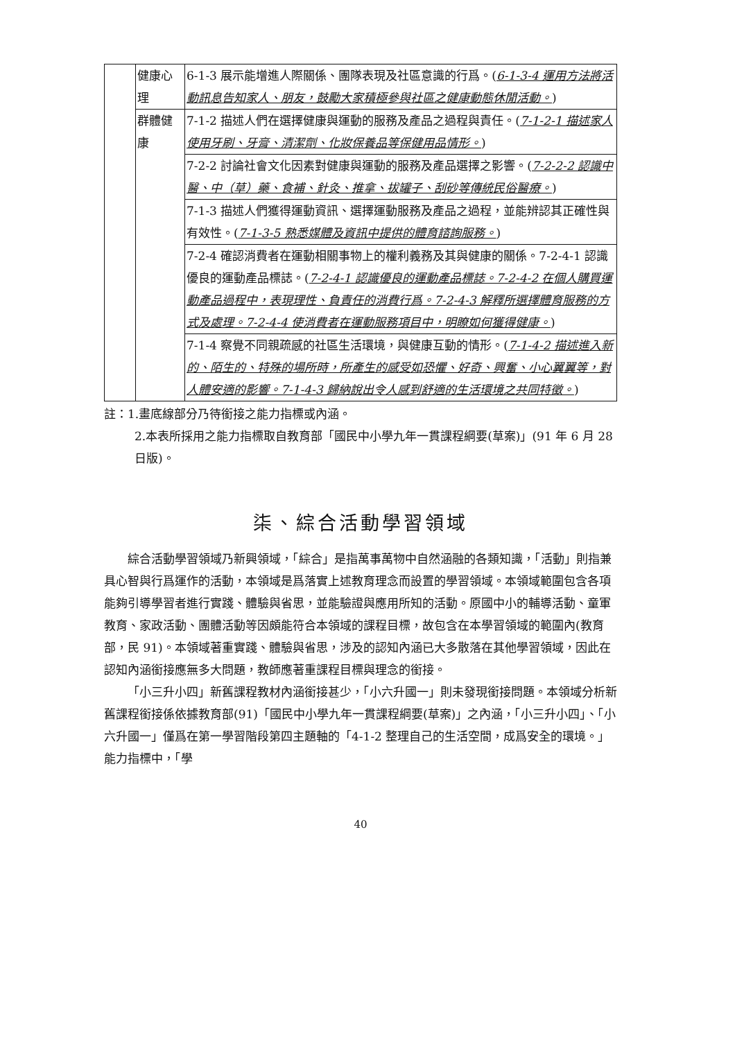| | 健康心理 | 6-1-3 展示能增進人際關係、團隊表現及社區意識的行爲。( 6-1-3-4 運用方法將活動訊息告知家人、朋友，鼓勵大家積極參與社區之健康動態休閒活動。 ) |
| | 群體健康 | 7-1-2 描述人們在選擇健康與運動的服務及產品之過程與責任。( 7-1-2-1 描述家人使用牙刷、牙膏、清潔劑、化妝保養品等保健用品情形。 ) |
| | | 7-2-2 討論社會文化因素對健康與運動的服務及產品選擇之影響。( 7-2-2-2 認識中醫、中（草）藥、食補、針灸、推拿、拔罐子、刮砂等傳統民俗醫療。 ) |
| | | 7-1-3 描述人們獲得運動資訊、選擇運動服務及產品之過程，並能辨認其正確性與有效性。( 7-1-3-5 熟悉媒體及資訊中提供的體育諮詢服務。 ) |
| | | 7-2-4 確認消費者在運動相關事物上的權利義務及其與健康的關係。7-2-4-1 認識優良的運動產品標誌。( 7-2-4-1 認識優良的運動產品標誌。7-2-4-2 在個人購買運動產品過程中，表現理性、負責任的消費行爲。7-2-4-3 解釋所選擇體育服務的方式及處理。7-2-4-4 使消費者在運動服務項目中，明瞭如何獲得健康。 ) |
| | | 7-1-4 察覺不同親疏感的社區生活環境，與健康互動的情形。( 7-1-4-2 描述進入新的、陌生的、特殊的場所時，所產生的感受如恐懼、好奇、興奮、小心翼翼等，對人體安適的影響。7-1-4-3 歸納說出令人感到舒適的生活環境之共同特徵。 ) |
註：1.畫底線部分乃待銜接之能力指標或內涵。
2.本表所採用之能力指標取自教育部「國民中小學九年一貫課程綱要(草案)」(91 年 6 月 28 日版)。
柒、綜合活動學習領域
綜合活動學習領域乃新興領域，「綜合」是指萬事萬物中自然涵融的各類知識，「活動」則指兼具心智與行爲運作的活動，本領域是爲落實上述教育理念而設置的學習領域。本領域範圍包含各項能夠引導學習者進行實踐、體驗與省思，並能驗證與應用所知的活動。原國中小的輔導活動、童軍教育、家政活動、團體活動等因頗能符合本領域的課程目標，故包含在本學習領域的範圍內(教育部，民 91)。本領域著重實踐、體驗與省思，涉及的認知內涵已大多散落在其他學習領域，因此在認知內涵銜接應無多大問題，教師應著重課程目標與理念的銜接。
「小三升小四」新舊課程教材內涵銜接甚少，「小六升國一」則未發現銜接問題。本領域分析新舊課程銜接係依據教育部(91)「國民中小學九年一貫課程綱要(草案)」之內涵，「小三升小四」、「小六升國一」僅爲在第一學習階段第四主題軸的「4-1-2 整理自己的生活空間，成爲安全的環境。」能力指標中，「學
40